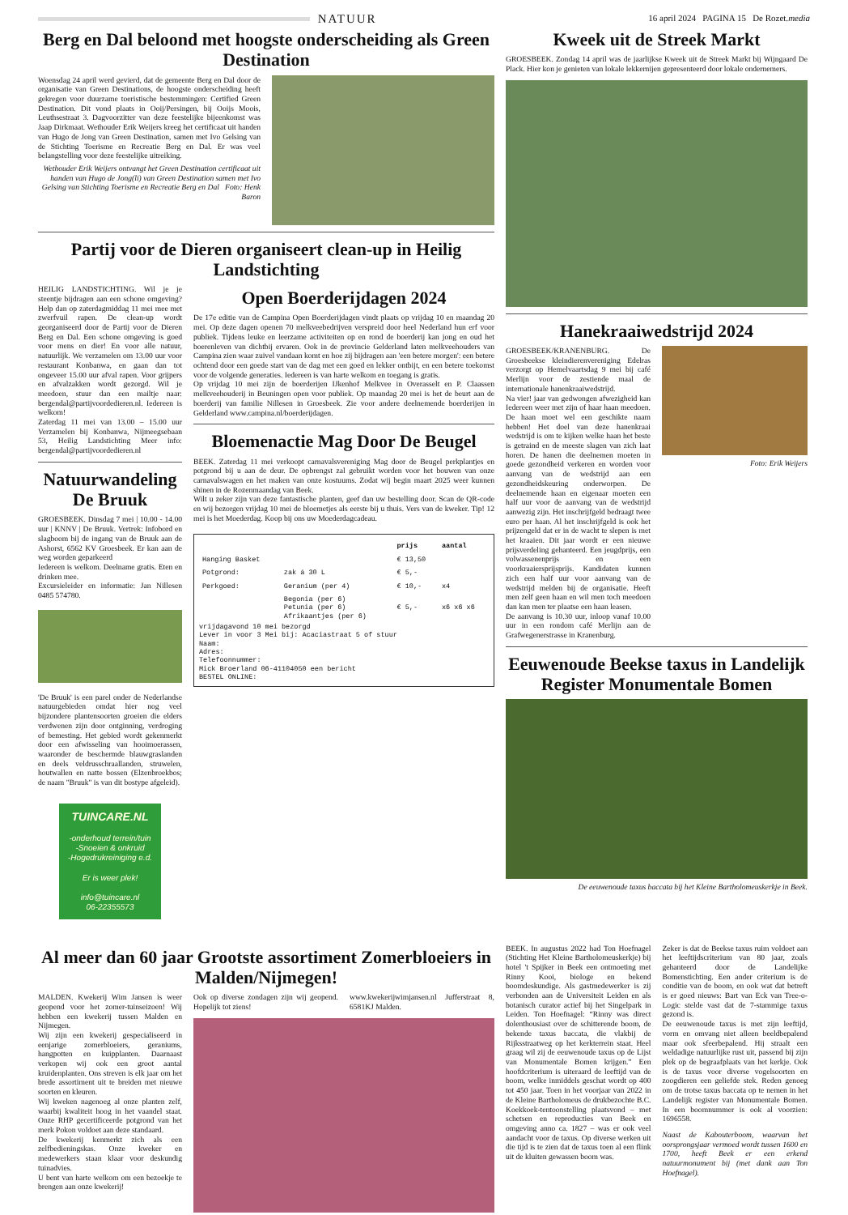NATUUR 16 april 2024 PAGINA 15 De Rozet.media
Berg en Dal beloond met hoogste onderscheiding als Green Destination
Woensdag 24 april werd gevierd, dat de gemeente Berg en Dal door de organisatie van Green Destinations, de hoogste onderscheiding heeft gekregen voor duurzame toeristische bestemmingen: Certified Green Destination. Dit vond plaats in Ooij/Persingen, bij Ooijs Moois, Leuthsestraat 3. Dagvoorzitter van deze feestelijke bijeenkomst was Jaap Dirkmaat. Wethouder Erik Weijers kreeg het certificaat uit handen van Hugo de Jong van Green Destination, samen met Ivo Gelsing van de Stichting Toerisme en Recreatie Berg en Dal. Er was veel belangstelling voor deze feestelijke uitreiking.
Wethouder Erik Weijers ontvangt het Green Destination certificaat uit handen van Hugo de Jong(li) van Green Destination samen met Ivo Gelsing van Stichting Toerisme en Recreatie Berg en Dal Foto: Henk Baron
Partij voor de Dieren organiseert clean-up in Heilig Landstichting
HEILIG LANDSTICHTING. Wil je je steentje bijdragen aan een schone omgeving? Help dan op zaterdagmiddag 11 mei mee met zwerfvuil rapen. De clean-up wordt georganiseerd door de Partij voor de Dieren Berg en Dal. Een schone omgeving is goed voor mens en dier! En voor alle natuur, natuurlijk. We verzamelen om 13.00 uur voor restaurant Konbanwa, en gaan dan tot ongeveer 15.00 uur afval rapen. Voor grijpers en afvalzakken wordt gezorgd. Wil je meedoen, stuur dan een mailtje naar: bergendal@partijvoordedieren.nl. Iedereen is welkom!
Zaterdag 11 mei van 13.00 – 15.00 uur Verzamelen bij Konbanwa, Nijmeegsebaan 53, Heilig Landstichting Meer info: bergendal@partijvoordedieren.nl
Natuurwandeling De Bruuk
GROESBEEK. Dinsdag 7 mei | 10.00 - 14.00 uur | KNNV | De Bruuk. Vertrek: Infobord en slagboom bij de ingang van de Bruuk aan de Ashorst, 6562 KV Groesbeek. Er kan aan de weg worden geparkeerd
Iedereen is welkom. Deelname gratis. Eten en drinken mee.
Excursieleider en informatie: Jan Nillesen 0485 574780.
'De Bruuk' is een parel onder de Nederlandse natuurgebieden omdat hier nog veel bijzondere plantensoorten groeien die elders verdwenen zijn door ontginning, verdroging of bemesting. Het gebied wordt gekenmerkt door een afwisseling van hooimoerassen, waaronder de beschermde blauwgraslanden en deels veldrusschraallanden, struwelen, houtwallen en natte bossen (Elzenbroekbos; de naam "Bruuk" is van dit bostype afgeleid).
TUINCARE.NL
-onderhoud terrein/tuin
-Snoeien & onkruid
-Hogedrukreiniging e.d.
Er is weer plek!
info@tuincare.nl
06-22355573
Open Boerderijdagen 2024
De 17e editie van de Campina Open Boerderijdagen vindt plaats op vrijdag 10 en maandag 20 mei. Op deze dagen openen 70 melkveebedrijven verspreid door heel Nederland hun erf voor publiek. Tijdens leuke en leerzame activiteiten op en rond de boerderij kan jong en oud het boerenleven van dichtbij ervaren. Ook in de provincie Gelderland laten melkveehouders van Campina zien waar zuivel vandaan komt en hoe zij bijdragen aan 'een betere morgen': een betere ochtend door een goede start van de dag met een goed en lekker ontbijt, en een betere toekomst voor de volgende generaties. Iedereen is van harte welkom en toegang is gratis.
Op vrijdag 10 mei zijn de boerderijen IJkenhof Melkvee in Overasselt en P. Claassen melkveehouderij in Beuningen open voor publiek. Op maandag 20 mei is het de beurt aan de boerderij van familie Nillesen in Groesbeek. Zie voor andere deelnemende boerderijen in Gelderland www.campina.nl/boerderijdagen.
Bloemenactie Mag Door De Beugel
BEEK. Zaterdag 11 mei verkoopt carnavalsvereniging Mag door de Beugel perkplantjes en potgrond bij u aan de deur. De opbrengst zal gebruikt worden voor het bouwen van onze carnavalswagen en het maken van onze kostuums. Zodat wij begin maart 2025 weer kunnen shinen in de Rozenmaandag van Beek.
Wilt u zeker zijn van deze fantastische planten, geef dan uw bestelling door. Scan de QR-code en wij bezorgen vrijdag 10 mei de bloemetjes als eerste bij u thuis. Vers van de kweker. Tip! 12 mei is het Moederdag. Koop bij ons uw Moederdagcadeau.
| | | prijs | aantal |
| --- | --- | --- | --- |
| Hanging Basket | | € 13,50 | |
| Potgrond: | zak á 30 L | € 5,- | |
| Perkgoed: | Geranium (per 4) | € 10,- | x4 |
| | Begonia (per 6) Petunia (per 6) Afrikaantjes (per 6) | € 5,- | x6 x6 x6 |
vrijdagavond 10 mei bezorgd
Lever in voor 3 Mei bij: Acaciastraat 5 of stuur
Naam:
Adres:
Telefoonnummer:
Mick Broerland 06-41104050 een bericht
BESTEL ONLINE:
Kweek uit de Streek Markt
GROESBEEK. Zondag 14 april was de jaarlijkse Kweek uit de Streek Markt bij Wijngaard De Plack. Hier kon je genieten van lokale lekkernijen gepresenteerd door lokale ondernemers.
Hanekraaiwedstrijd 2024
GROESBEEK/KRANENBURG. De Groesbeekse kleindierenvereniging Edelras verzorgt op Hemelvaartsdag 9 mei bij café Merlijn voor de zestiende maal de internationale hanenkraaiwedstrijd.
Na vier! jaar van gedwongen afwezigheid kan Iedereen weer met zijn of haar haan meedoen. De haan moet wel een geschikte naam hebben! Het doel van deze hanenkraai wedstrijd is om te kijken welke haan het beste is getraind en de meeste slagen van zich laat horen. De hanen die deelnemen moeten in goede gezondheid verkeren en worden voor aanvang van de wedstrijd aan een gezondheidskeuring onderworpen. De deelnemende haan en eigenaar moeten een half uur voor de aanvang van de wedstrijd aanwezig zijn. Het inschrijfgeld bedraagt twee euro per haan. Al het inschrijfgeld is ook het prijzengeld dat er in de wacht te slepen is met het kraaien. Dit jaar wordt er een nieuwe prijsverdeling gehanteerd. Een jeugdprijs, een volwassenenprijs en een voorkraaiersprijsprijs. Kandidaten kunnen zich een half uur voor aanvang van de wedstrijd melden bij de organisatie. Heeft men zelf geen haan en wil men toch meedoen dan kan men ter plaatse een haan leasen.
De aanvang is 10.30 uur, inloop vanaf 10.00 uur in een rondom café Merlijn aan de Grafwegenerstrasse in Kranenburg.
Foto: Erik Weijers
Eeuwenoude Beekse taxus in Landelijk Register Monumentale Bomen
De eeuwenoude taxus baccata bij het Kleine Bartholomeuskerkje in Beek.
Al meer dan 60 jaar Grootste assortiment Zomerbloeiers in Malden/Nijmegen!
MALDEN. Kwekerij Wim Jansen is weer geopend voor het zomer-tuinseizoen! Wij hebben een kwekerij tussen Malden en Nijmegen.
Wij zijn een kwekerij gespecialiseerd in eenjarige zomerbloeiers, geraniums, hangpotten en kuipplanten. Daarnaast verkopen wij ook een groot aantal kruidenplanten. Ons streven is elk jaar om het brede assortiment uit te breiden met nieuwe soorten en kleuren.
Wij kweken nagenoeg al onze planten zelf, waarbij kwaliteit hoog in het vaandel staat. Onze RHP gecertificeerde potgrond van het merk Pokon voldoet aan deze standaard.
De kwekerij kenmerkt zich als een zelfbedieningskas. Onze kweker en medewerkers staan klaar voor deskundig tuinadvies.
U bent van harte welkom om een bezoekje te brengen aan onze kwekerij!
Ook op diverse zondagen zijn wij geopend. Hopelijk tot ziens!
www.kwekerijwimjansen.nl Jufferstraat 8, 6581KJ Malden.
BEEK. In augustus 2022 had Ton Hoefnagel (Stichting Het Kleine Bartholomeuskerkje) bij hotel 't Spijker in Beek een ontmoeting met Rinny Kooi, biologe en bekend boomdeskundige. Als gastmedewerker is zij verbonden aan de Universiteit Leiden en als botanisch curator actief bij het Singelpark in Leiden. Ton Hoefnagel: “Rinny was direct dolenthousiast over de schitterende boom, de bekende taxus baccata, die vlakbij de Rijksstraatweg op het kerkterrein staat. Heel graag wil zij de eeuwenoude taxus op de Lijst van Monumentale Bomen krijgen.” Een hoofdcriterium is uiteraard de leeftijd van de boom, welke inmiddels geschat wordt op 400 tot 450 jaar. Toen in het voorjaar van 2022 in de Kleine Bartholomeus de drukbezochte B.C. Koekkoek-tentoonstelling plaatsvond – met schetsen en reproducties van Beek en omgeving anno ca. 1827 – was er ook veel aandacht voor de taxus. Op diverse werken uit die tijd is te zien dat de taxus toen al een flink uit de kluiten gewassen boom was.
Zeker is dat de Beekse taxus ruim voldoet aan het leeftijdscriterium van 80 jaar, zoals gehanteerd door de Landelijke Bomenstichting. Een ander criterium is de conditie van de boom, en ook wat dat betreft is er goed nieuws: Bart van Eck van Tree-o-Logic stelde vast dat de 7-stammige taxus gezond is.
De eeuwenoude taxus is met zijn leeftijd, vorm en omvang niet alleen beeldbepalend maar ook sfeerbepalend. Hij straalt een weldadige natuurlijke rust uit, passend bij zijn plek op de begraafplaats van het kerkje. Ook is de taxus voor diverse vogelsoorten en zoogdieren een geliefde stek. Reden genoeg om de trotse taxus baccata op te nemen in het Landelijk register van Monumentale Bomen. In een boomnummer is ook al voorzien: 1696558.
Naast de Kabouterboom, waarvan het oorsprongsjaar vermoed wordt tussen 1600 en 1700, heeft Beek er een erkend natuurmonument bij (met dank aan Ton Hoefnagel).